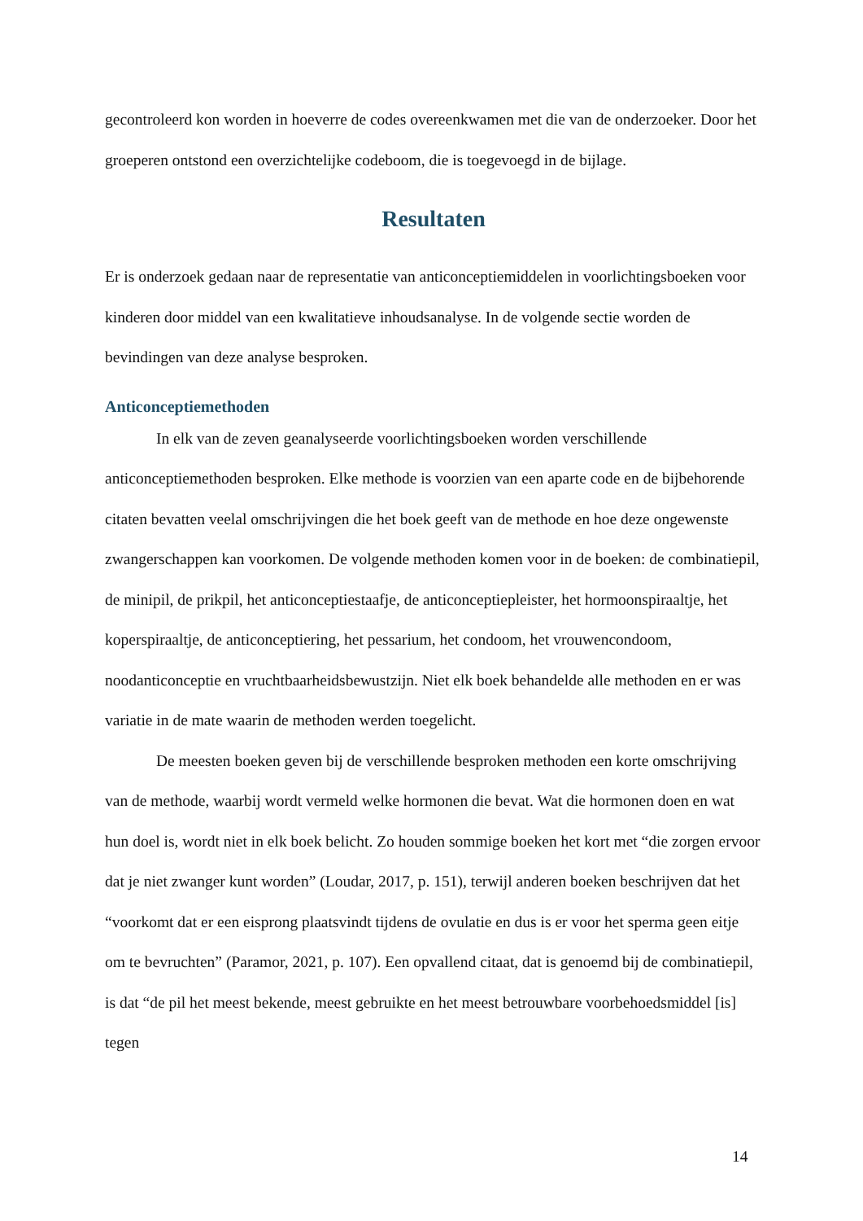gecontroleerd kon worden in hoeverre de codes overeenkwamen met die van de onderzoeker. Door het groeperen ontstond een overzichtelijke codeboom, die is toegevoegd in de bijlage.
Resultaten
Er is onderzoek gedaan naar de representatie van anticonceptiemiddelen in voorlichtingsboeken voor kinderen door middel van een kwalitatieve inhoudsanalyse. In de volgende sectie worden de bevindingen van deze analyse besproken.
Anticonceptiemethoden
In elk van de zeven geanalyseerde voorlichtingsboeken worden verschillende anticonceptiemethoden besproken. Elke methode is voorzien van een aparte code en de bijbehorende citaten bevatten veelal omschrijvingen die het boek geeft van de methode en hoe deze ongewenste zwangerschappen kan voorkomen. De volgende methoden komen voor in de boeken: de combinatiepil, de minipil, de prikpil, het anticonceptiestaafje, de anticonceptiepleister, het hormoonspiraaltje, het koperspiraaltje, de anticonceptiering, het pessarium, het condoom, het vrouwencondoom, noodanticonceptie en vruchtbaarheidsbewustzijn. Niet elk boek behandelde alle methoden en er was variatie in de mate waarin de methoden werden toegelicht.
De meesten boeken geven bij de verschillende besproken methoden een korte omschrijving van de methode, waarbij wordt vermeld welke hormonen die bevat. Wat die hormonen doen en wat hun doel is, wordt niet in elk boek belicht. Zo houden sommige boeken het kort met “die zorgen ervoor dat je niet zwanger kunt worden” (Loudar, 2017, p. 151), terwijl anderen boeken beschrijven dat het “voorkomt dat er een eisprong plaatsvindt tijdens de ovulatie en dus is er voor het sperma geen eitje om te bevruchten” (Paramor, 2021, p. 107). Een opvallend citaat, dat is genoemd bij de combinatiepil, is dat “de pil het meest bekende, meest gebruikte en het meest betrouwbare voorbehoedsmiddel [is] tegen
14